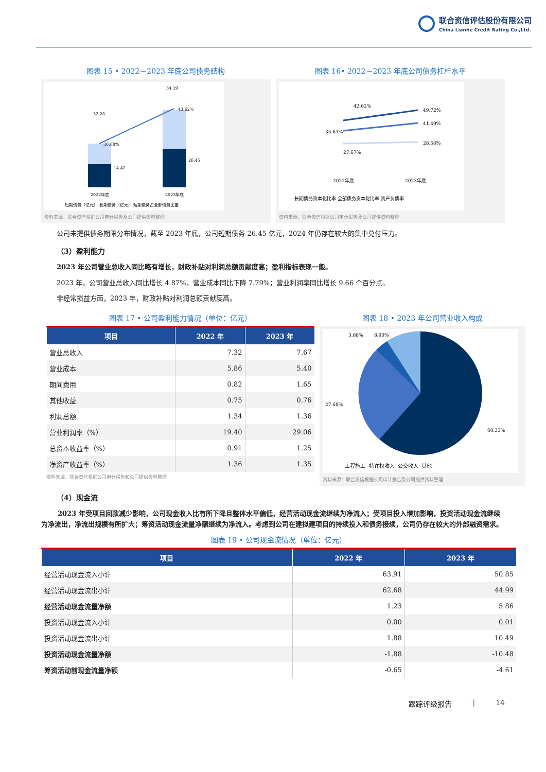联合资信评估股份有限公司
China Lianhe Credit Rating Co.,Ltd.
图表 15 • 2022－2023 年底公司债务结构
32.28
34.19
14.42
26.45
30.88%
43.62%
2022年底
2023年底
短期债务（亿元） 长期债务（亿元） 短期债务占全部债务比重
资料来源：联合资信根据公司审计报告及公司提供资料整理
图表 16• 2022－2023 年底公司债务杠杆水平
42.62%
49.72%
35.63%
41.49%
27.67%
28.56%
2022年底
2023年底
长期债务资本化比率 全部债务资本化比率 资产负债率
资料来源：联合资信根据公司审计报告及公司提供资料整理
公司未提供债务期限分布情况，截至 2023 年底，公司短期债务 26.45 亿元，2024 年仍存在较大的集中兑付压力。
（3）盈利能力
2023 年公司营业总收入同比略有增长，财政补贴对利润总额贡献度高；盈利指标表现一般。
2023 年，公司营业总收入同比增长 4.87%，营业成本同比下降 7.79%；营业利润率同比增长 9.66 个百分点。
非经常损益方面，2023 年，财政补贴对利润总额贡献度高。
图表 17 • 公司盈利能力情况（单位：亿元）
| 项目 | 2022 年 | 2023 年 |
| --- | --- | --- |
| 营业总收入 | 7.32 | 7.67 |
| 营业成本 | 5.86 | 5.40 |
| 期间费用 | 0.82 | 1.65 |
| 其他收益 | 0.75 | 0.76 |
| 利润总额 | 1.34 | 1.36 |
| 营业利润率（%） | 19.40 | 29.06 |
| 总资本收益率（%） | 0.91 | 1.25 |
| 净资产收益率（%） | 1.36 | 1.35 |
资料来源：联合资信根据公司审计报告和公司提供资料整理
图表 18 • 2023 年公司营业收入构成
3.08%
8.90%
27.68%
60.33%
·工程施工 ·特许权收入 ·公交收入 ·其他
资料来源：联合资信根据公司审计报告及公司提供资料整理
（4）现金流
2023 年受项目回款减少影响，公司现金收入比有所下降且整体水平偏低，经营活动现金流继续为净流入；受项目投入增加影响，投资活动现金流继续为净流出，净流出规模有所扩大；筹资活动现金流量净额继续为净流入。考虑到公司在建拟建项目的持续投入和债务接续，公司仍存在较大的外部融资需求。
图表 19 • 公司现金流情况（单位：亿元）
| 项目 | 2022 年 | 2023 年 |
| --- | --- | --- |
| 经营活动现金流入小计 | 63.91 | 50.85 |
| 经营活动现金流出小计 | 62.68 | 44.99 |
| 经营活动现金流量净额 | 1.23 | 5.86 |
| 投资活动现金流入小计 | 0.00 | 0.01 |
| 投资活动现金流出小计 | 1.88 | 10.49 |
| 投资活动现金流量净额 | -1.88 | -10.48 |
| 筹资活动前现金流量净额 | -0.65 | -4.61 |
跟踪评级报告 | 14